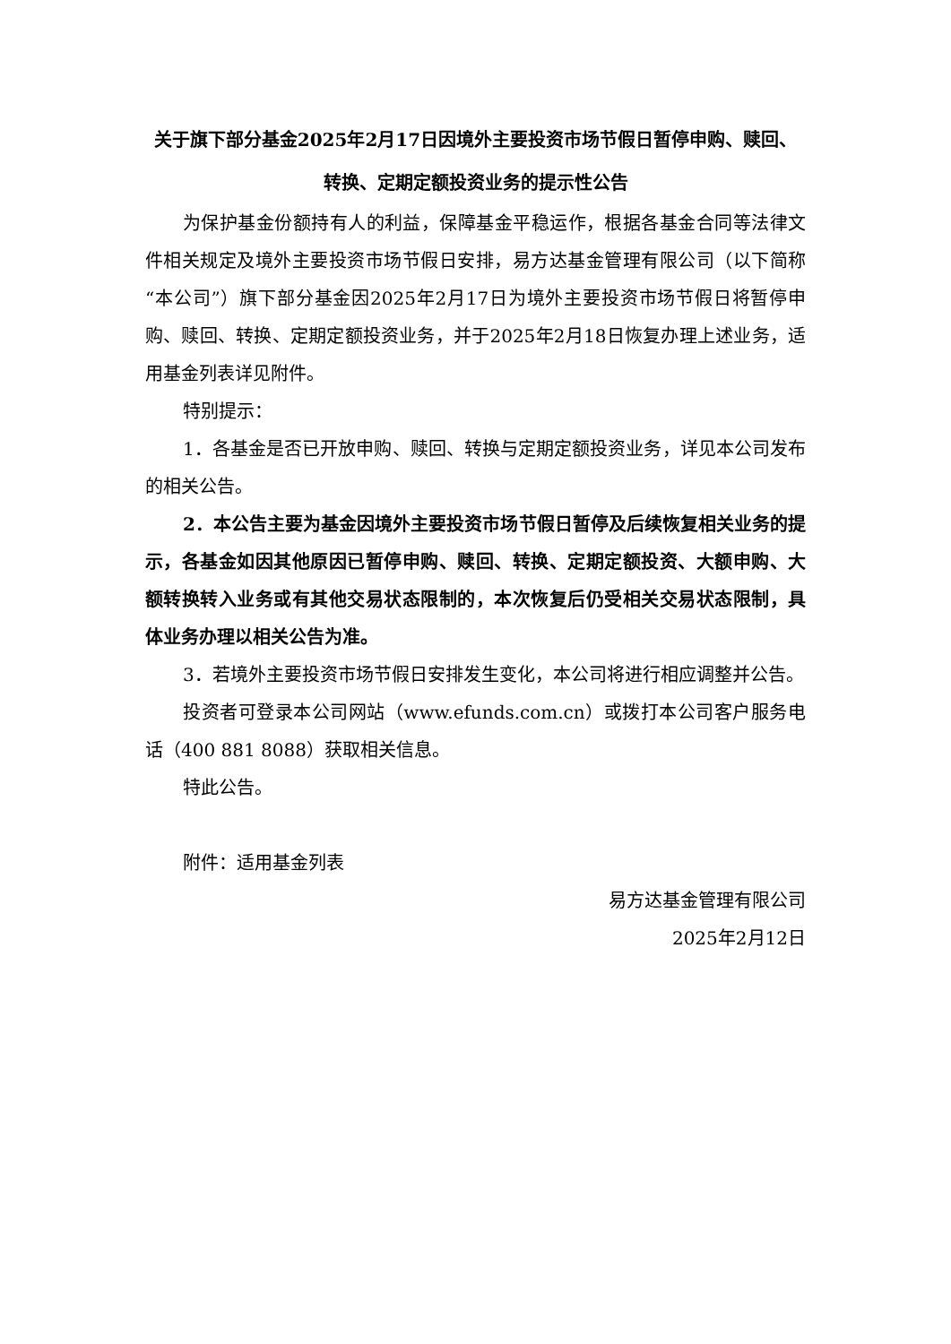关于旗下部分基金2025年2月17日因境外主要投资市场节假日暂停申购、赎回、转换、定期定额投资业务的提示性公告
为保护基金份额持有人的利益，保障基金平稳运作，根据各基金合同等法律文件相关规定及境外主要投资市场节假日安排，易方达基金管理有限公司（以下简称“本公司”）旗下部分基金因2025年2月17日为境外主要投资市场节假日将暂停申购、赎回、转换、定期定额投资业务，并于2025年2月18日恢复办理上述业务，适用基金列表详见附件。
特别提示：
1．各基金是否已开放申购、赎回、转换与定期定额投资业务，详见本公司发布的相关公告。
2．本公告主要为基金因境外主要投资市场节假日暂停及后续恢复相关业务的提示，各基金如因其他原因已暂停申购、赎回、转换、定期定额投资、大额申购、大额转换转入业务或有其他交易状态限制的，本次恢复后仍受相关交易状态限制，具体业务办理以相关公告为准。
3．若境外主要投资市场节假日安排发生变化，本公司将进行相应调整并公告。
投资者可登录本公司网站（www.efunds.com.cn）或拨打本公司客户服务电话（400 881 8088）获取相关信息。
特此公告。
附件：适用基金列表
易方达基金管理有限公司
2025年2月12日